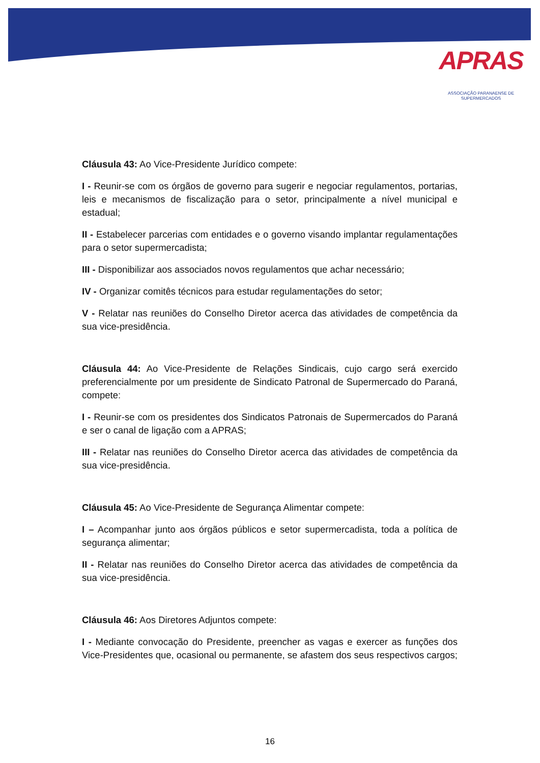APRAS
ASSOCIAÇÃO PARANAENSE DE SUPERMERCADOS
Cláusula 43: Ao Vice-Presidente Jurídico compete:
I - Reunir-se com os órgãos de governo para sugerir e negociar regulamentos, portarias, leis e mecanismos de fiscalização para o setor, principalmente a nível municipal e estadual;
II - Estabelecer parcerias com entidades e o governo visando implantar regulamentações para o setor supermercadista;
III - Disponibilizar aos associados novos regulamentos que achar necessário;
IV - Organizar comitês técnicos para estudar regulamentações do setor;
V - Relatar nas reuniões do Conselho Diretor acerca das atividades de competência da sua vice-presidência.
Cláusula 44: Ao Vice-Presidente de Relações Sindicais, cujo cargo será exercido preferencialmente por um presidente de Sindicato Patronal de Supermercado do Paraná, compete:
I - Reunir-se com os presidentes dos Sindicatos Patronais de Supermercados do Paraná e ser o canal de ligação com a APRAS;
III - Relatar nas reuniões do Conselho Diretor acerca das atividades de competência da sua vice-presidência.
Cláusula 45: Ao Vice-Presidente de Segurança Alimentar compete:
I – Acompanhar junto aos órgãos públicos e setor supermercadista, toda a política de segurança alimentar;
II - Relatar nas reuniões do Conselho Diretor acerca das atividades de competência da sua vice-presidência.
Cláusula 46: Aos Diretores Adjuntos compete:
I - Mediante convocação do Presidente, preencher as vagas e exercer as funções dos Vice-Presidentes que, ocasional ou permanente, se afastem dos seus respectivos cargos;
16